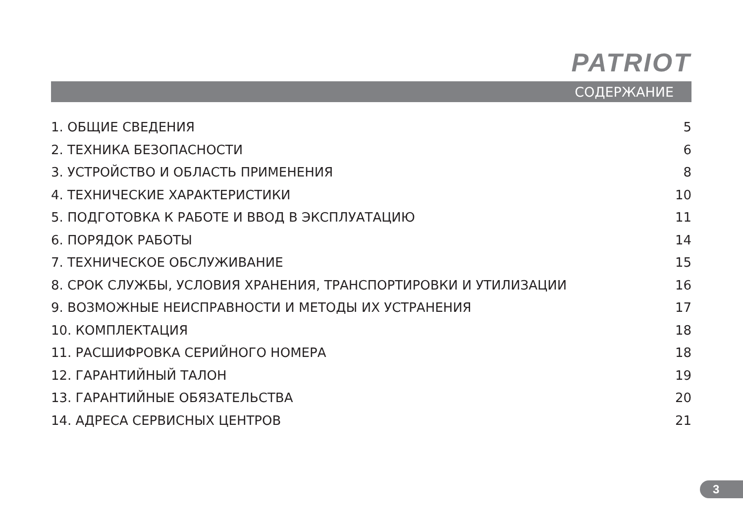PATRIOT
СОДЕРЖАНИЕ
1. ОБЩИЕ СВЕДЕНИЯ 5
2. ТЕХНИКА БЕЗОПАСНОСТИ 6
3. УСТРОЙСТВО И ОБЛАСТЬ ПРИМЕНЕНИЯ 8
4. ТЕХНИЧЕСКИЕ ХАРАКТЕРИСТИКИ 10
5. ПОДГОТОВКА К РАБОТЕ И ВВОД В ЭКСПЛУАТАЦИЮ 11
6. ПОРЯДОК РАБОТЫ 14
7. ТЕХНИЧЕСКОЕ ОБСЛУЖИВАНИЕ 15
8. СРОК СЛУЖБЫ, УСЛОВИЯ ХРАНЕНИЯ, ТРАНСПОРТИРОВКИ И УТИЛИЗАЦИИ 16
9. ВОЗМОЖНЫЕ НЕИСПРАВНОСТИ И МЕТОДЫ ИХ УСТРАНЕНИЯ 17
10. КОМПЛЕКТАЦИЯ 18
11. РАСШИФРОВКА СЕРИЙНОГО НОМЕРА 18
12. ГАРАНТИЙНЫЙ ТАЛОН 19
13. ГАРАНТИЙНЫЕ ОБЯЗАТЕЛЬСТВА 20
14. АДРЕСА СЕРВИСНЫХ ЦЕНТРОВ 21
3